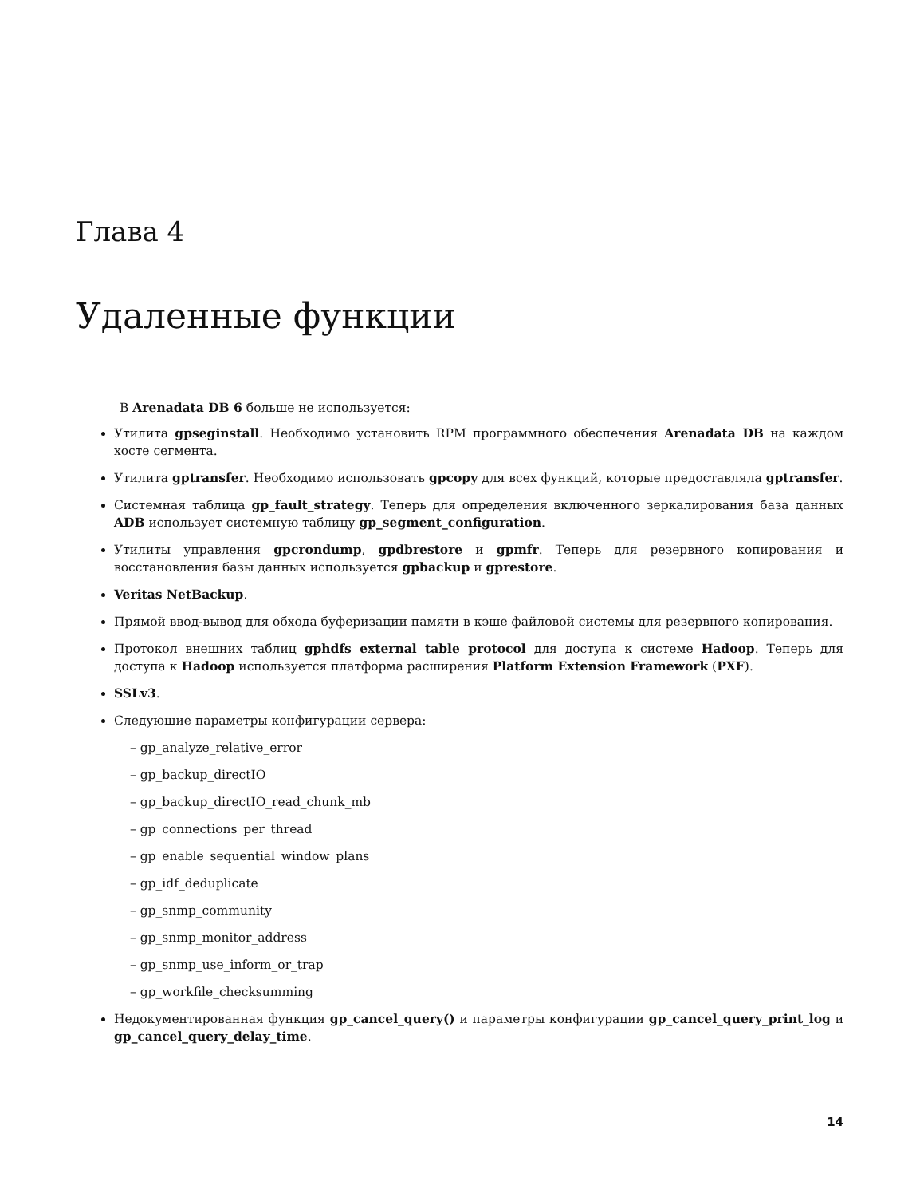Глава 4
Удаленные функции
В Arenadata DB 6 больше не используется:
Утилита gpseginstall. Необходимо установить RPM программного обеспечения Arenadata DB на каждом хосте сегмента.
Утилита gptransfer. Необходимо использовать gpcopy для всех функций, которые предоставляла gptransfer.
Системная таблица gp_fault_strategy. Теперь для определения включенного зеркалирования база данных ADB использует системную таблицу gp_segment_configuration.
Утилиты управления gpcrondump, gpdbrestore и gpmfr. Теперь для резервного копирования и восстановления базы данных используется gpbackup и gprestore.
Veritas NetBackup.
Прямой ввод-вывод для обхода буферизации памяти в кэше файловой системы для резервного копирования.
Протокол внешних таблиц gphdfs external table protocol для доступа к системе Hadoop. Теперь для доступа к Hadoop используется платформа расширения Platform Extension Framework (PXF).
SSLv3.
Следующие параметры конфигурации сервера:
– gp_analyze_relative_error
– gp_backup_directIO
– gp_backup_directIO_read_chunk_mb
– gp_connections_per_thread
– gp_enable_sequential_window_plans
– gp_idf_deduplicate
– gp_snmp_community
– gp_snmp_monitor_address
– gp_snmp_use_inform_or_trap
– gp_workfile_checksumming
Недокументированная функция gp_cancel_query() и параметры конфигурации gp_cancel_query_print_log и gp_cancel_query_delay_time.
14